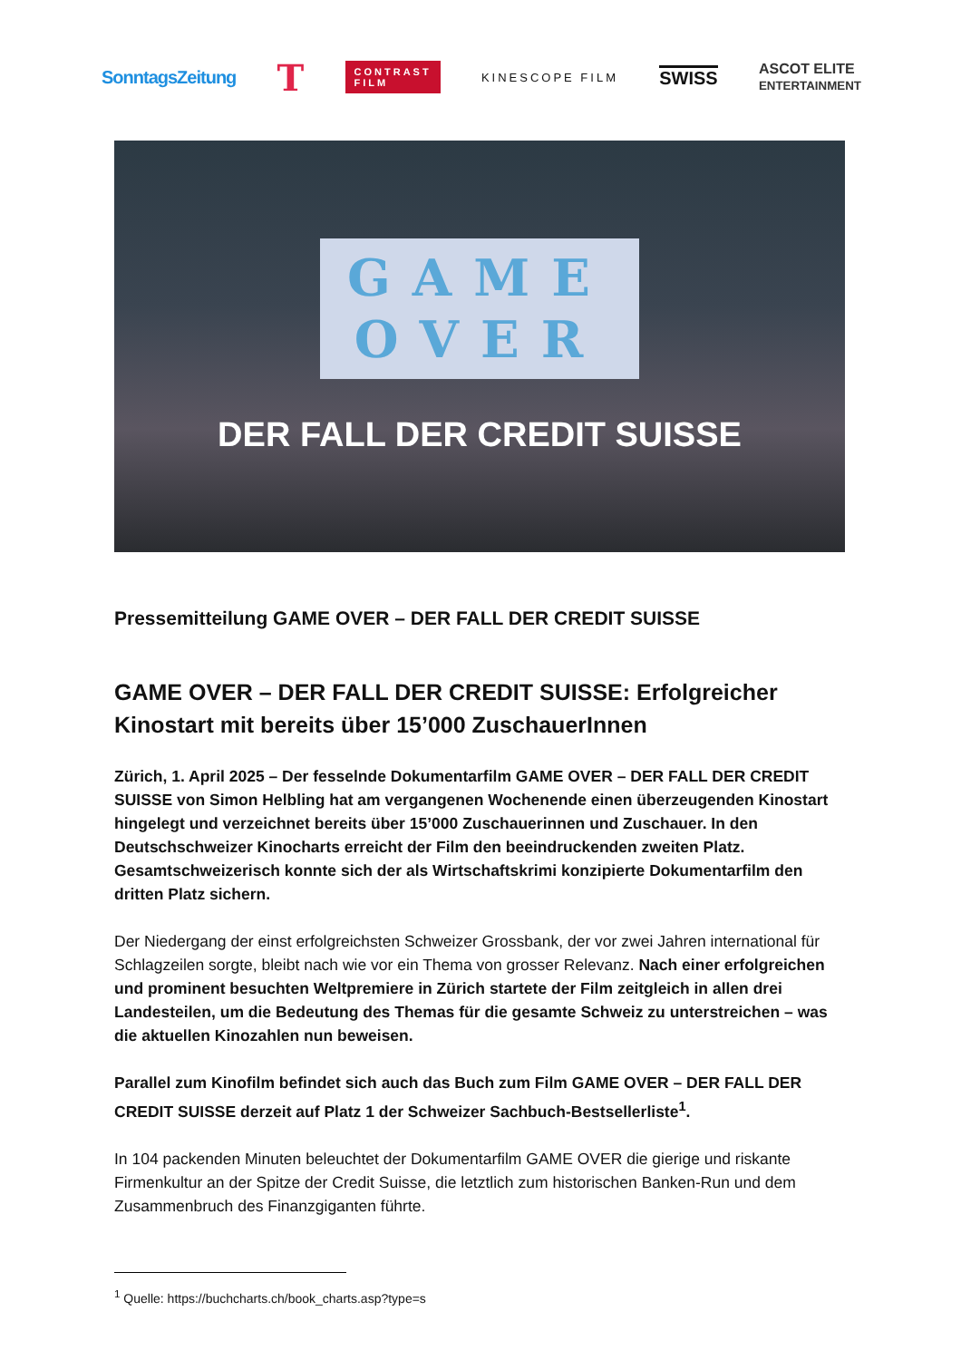SonntagsZeitung T CONTRAST
FILM KINESCOPE FILM SWISS ASCOT ELITE
ENTERTAINMENT
GAME
OVER
DER FALL DER CREDIT SUISSE
Pressemitteilung GAME OVER – DER FALL DER CREDIT SUISSE
GAME OVER – DER FALL DER CREDIT SUISSE: Erfolgreicher Kinostart mit bereits über 15’000 ZuschauerInnen
Zürich, 1. April 2025 – Der fesselnde Dokumentarfilm GAME OVER – DER FALL DER CREDIT SUISSE von Simon Helbling hat am vergangenen Wochenende einen überzeugenden Kinostart hingelegt und verzeichnet bereits über 15’000 Zuschauerinnen und Zuschauer. In den Deutschschweizer Kinocharts erreicht der Film den beeindruckenden zweiten Platz. Gesamtschweizerisch konnte sich der als Wirtschaftskrimi konzipierte Dokumentarfilm den dritten Platz sichern.
Der Niedergang der einst erfolgreichsten Schweizer Grossbank, der vor zwei Jahren international für Schlagzeilen sorgte, bleibt nach wie vor ein Thema von grosser Relevanz. Nach einer erfolgreichen und prominent besuchten Weltpremiere in Zürich startete der Film zeitgleich in allen drei Landesteilen, um die Bedeutung des Themas für die gesamte Schweiz zu unterstreichen – was die aktuellen Kinozahlen nun beweisen.
Parallel zum Kinofilm befindet sich auch das Buch zum Film GAME OVER – DER FALL DER CREDIT SUISSE derzeit auf Platz 1 der Schweizer Sachbuch-Bestsellerliste<sup>1</sup>.
In 104 packenden Minuten beleuchtet der Dokumentarfilm GAME OVER die gierige und riskante Firmenkultur an der Spitze der Credit Suisse, die letztlich zum historischen Banken-Run und dem Zusammenbruch des Finanzgiganten führte.
<sup>1</sup> Quelle: https://buchcharts.ch/book_charts.asp?type=s